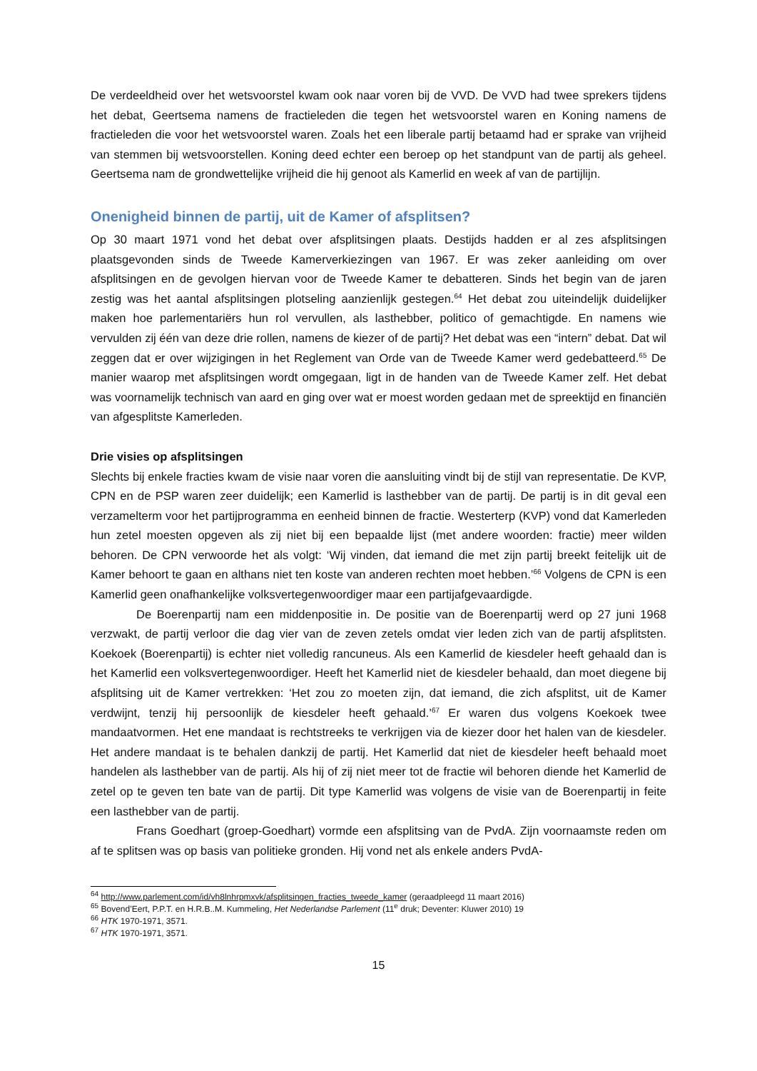De verdeeldheid over het wetsvoorstel kwam ook naar voren bij de VVD. De VVD had twee sprekers tijdens het debat, Geertsema namens de fractieleden die tegen het wetsvoorstel waren en Koning namens de fractieleden die voor het wetsvoorstel waren. Zoals het een liberale partij betaamd had er sprake van vrijheid van stemmen bij wetsvoorstellen. Koning deed echter een beroep op het standpunt van de partij als geheel. Geertsema nam de grondwettelijke vrijheid die hij genoot als Kamerlid en week af van de partijlijn.
Onenigheid binnen de partij, uit de Kamer of afsplitsen?
Op 30 maart 1971 vond het debat over afsplitsingen plaats. Destijds hadden er al zes afsplitsingen plaatsgevonden sinds de Tweede Kamerverkiezingen van 1967. Er was zeker aanleiding om over afsplitsingen en de gevolgen hiervan voor de Tweede Kamer te debatteren. Sinds het begin van de jaren zestig was het aantal afsplitsingen plotseling aanzienlijk gestegen.<sup>64</sup> Het debat zou uiteindelijk duidelijker maken hoe parlementariërs hun rol vervullen, als lasthebber, politico of gemachtigde. En namens wie vervulden zij één van deze drie rollen, namens de kiezer of de partij? Het debat was een “intern” debat. Dat wil zeggen dat er over wijzigingen in het Reglement van Orde van de Tweede Kamer werd gedebatteerd.<sup>65</sup> De manier waarop met afsplitsingen wordt omgegaan, ligt in de handen van de Tweede Kamer zelf. Het debat was voornamelijk technisch van aard en ging over wat er moest worden gedaan met de spreektijd en financiën van afgesplitste Kamerleden.
Drie visies op afsplitsingen
Slechts bij enkele fracties kwam de visie naar voren die aansluiting vindt bij de stijl van representatie. De KVP, CPN en de PSP waren zeer duidelijk; een Kamerlid is lasthebber van de partij. De partij is in dit geval een verzamelterm voor het partijprogramma en eenheid binnen de fractie. Westerterp (KVP) vond dat Kamerleden hun zetel moesten opgeven als zij niet bij een bepaalde lijst (met andere woorden: fractie) meer wilden behoren. De CPN verwoorde het als volgt: ‘Wij vinden, dat iemand die met zijn partij breekt feitelijk uit de Kamer behoort te gaan en althans niet ten koste van anderen rechten moet hebben.’<sup>66</sup> Volgens de CPN is een Kamerlid geen onafhankelijke volksvertegenwoordiger maar een partijafgevaardigde.
De Boerenpartij nam een middenpositie in. De positie van de Boerenpartij werd op 27 juni 1968 verzwakt, de partij verloor die dag vier van de zeven zetels omdat vier leden zich van de partij afsplitsten. Koekoek (Boerenpartij) is echter niet volledig rancuneus. Als een Kamerlid de kiesdeler heeft gehaald dan is het Kamerlid een volksvertegenwoordiger. Heeft het Kamerlid niet de kiesdeler behaald, dan moet diegene bij afsplitsing uit de Kamer vertrekken: ‘Het zou zo moeten zijn, dat iemand, die zich afsplitst, uit de Kamer verdwijnt, tenzij hij persoonlijk de kiesdeler heeft gehaald.’<sup>67</sup> Er waren dus volgens Koekoek twee mandaatvormen. Het ene mandaat is rechtstreeks te verkrijgen via de kiezer door het halen van de kiesdeler. Het andere mandaat is te behalen dankzij de partij. Het Kamerlid dat niet de kiesdeler heeft behaald moet handelen als lasthebber van de partij. Als hij of zij niet meer tot de fractie wil behoren diende het Kamerlid de zetel op te geven ten bate van de partij. Dit type Kamerlid was volgens de visie van de Boerenpartij in feite een lasthebber van de partij.
Frans Goedhart (groep-Goedhart) vormde een afsplitsing van de PvdA. Zijn voornaamste reden om af te splitsen was op basis van politieke gronden. Hij vond net als enkele anders PvdA-
<sup>64</sup> http://www.parlement.com/id/vh8lnhrpmxvk/afsplitsingen_fracties_tweede_kamer (geraadpleegd 11 maart 2016)
<sup>65</sup> Bovend’Eert, P.P.T. en H.R.B..M. Kummeling, Het Nederlandse Parlement (11<sup>e</sup> druk; Deventer: Kluwer 2010) 19
<sup>66</sup> HTK 1970-1971, 3571.
<sup>67</sup> HTK 1970-1971, 3571.
15